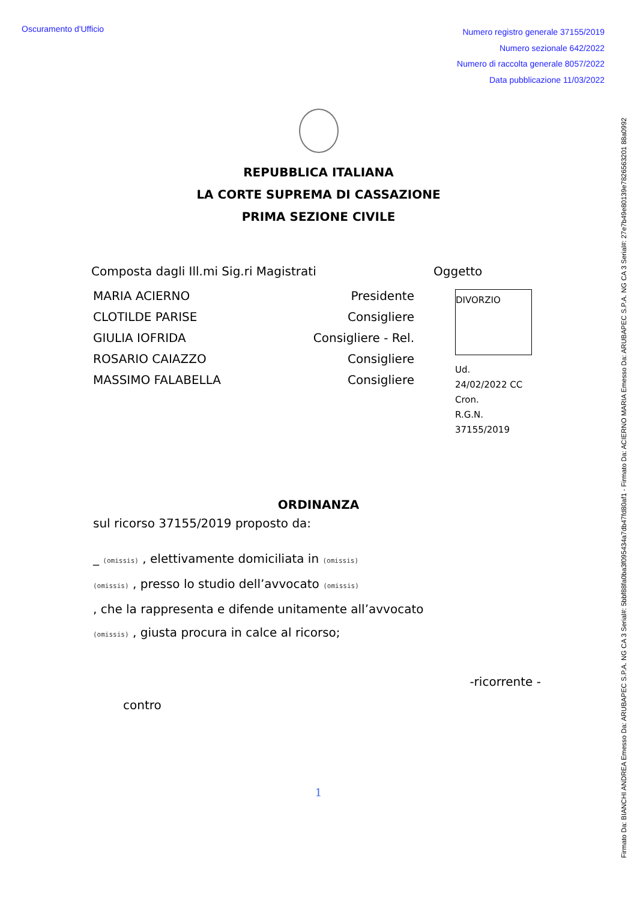Oscuramento d'Ufficio
Numero registro generale 37155/2019
Numero sezionale 642/2022
Numero di raccolta generale 8057/2022
Data pubblicazione 11/03/2022
REPUBBLICA ITALIANA
LA CORTE SUPREMA DI CASSAZIONE
PRIMA SEZIONE CIVILE
Composta dagli Ill.mi Sig.ri Magistrati Oggetto
MARIA ACIERNO
CLOTILDE PARISE
GIULIA IOFRIDA
ROSARIO CAIAZZO
MASSIMO FALABELLA
Presidente
Consigliere
Consigliere - Rel.
Consigliere
Consigliere
DIVORZIO
Ud.
24/02/2022 CC
Cron.
R.G.N.
37155/2019
ORDINANZA
sul ricorso 37155/2019 proposto da:
_ (omissis) , elettivamente domiciliata in (omissis)
(omissis) , presso lo studio dell’avvocato (omissis)
, che la rappresenta e difende unitamente all’avvocato
(omissis) , giusta procura in calce al ricorso;
-ricorrente -
contro
1
Firmato Da: BIANCHI ANDREA Emesso Da: ARUBAPEC S.P.A. NG CA 3 Serial#: 5bbf88fa0ba3f095434a7db47fd80af1 - Firmato Da: ACIERNO MARIA Emesso Da: ARUBAPEC S.P.A. NG CA 3 Serial#: 27e7b49e80139e7826563201 88a0992